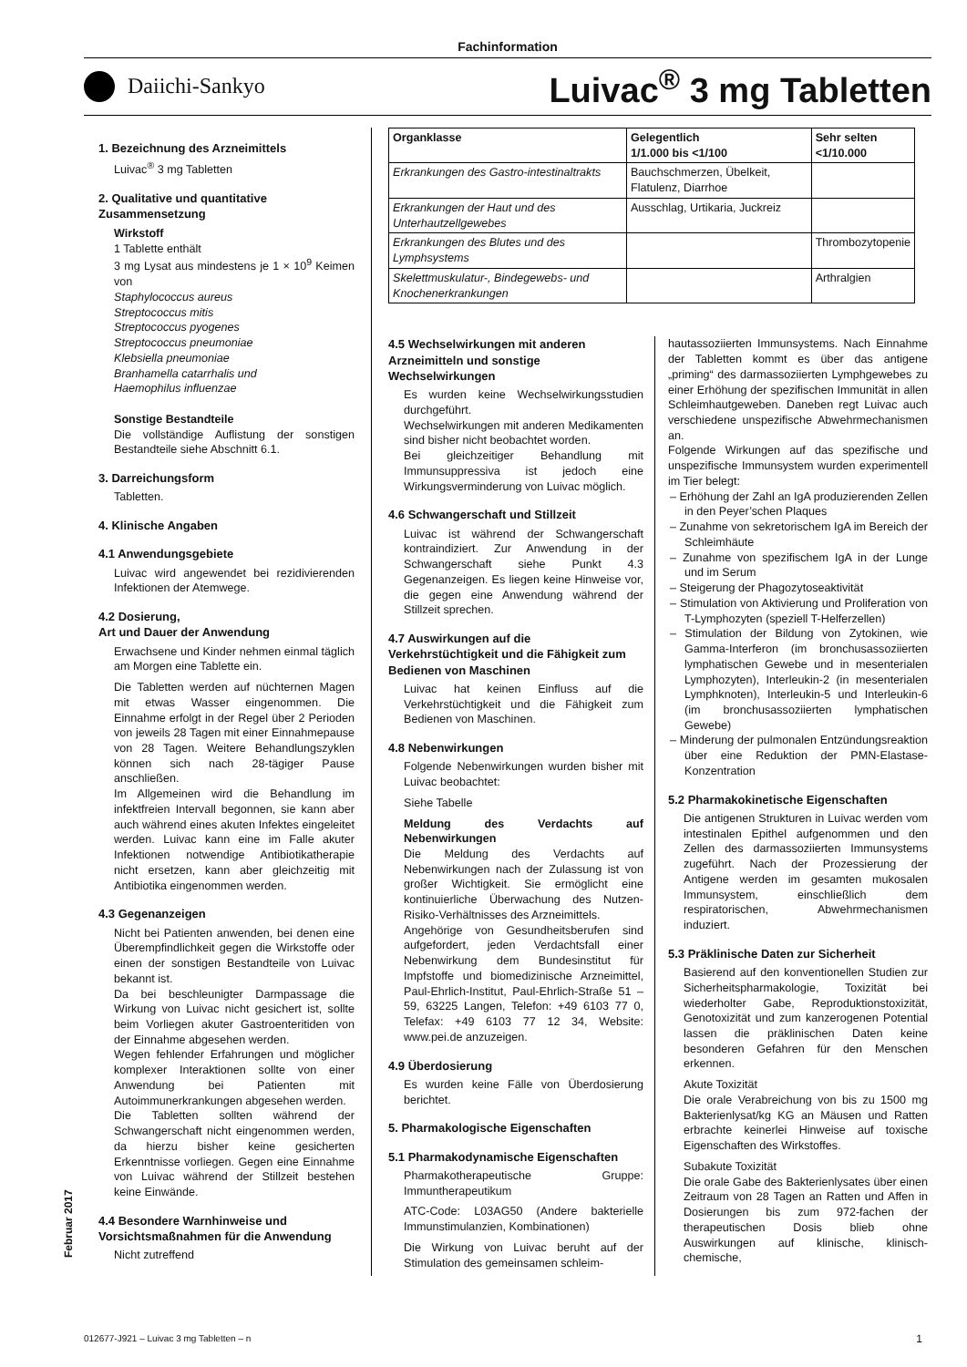Fachinformation
Daiichi-Sankyo
Luivac<sup>®</sup> 3 mg Tabletten
1. Bezeichnung des Arzneimittels
Luivac<sup>®</sup> 3 mg Tabletten
2. Qualitative und quantitative Zusammensetzung
Wirkstoff
1 Tablette enthält
3 mg Lysat aus mindestens je 1 × 10<sup>9</sup> Keimen von
Staphylococcus aureus
Streptococcus mitis
Streptococcus pyogenes
Streptococcus pneumoniae
Klebsiella pneumoniae
Branhamella catarrhalis und
Haemophilus influenzae
Sonstige Bestandteile
Die vollständige Auflistung der sonstigen Bestandteile siehe Abschnitt 6.1.
3. Darreichungsform
Tabletten.
4. Klinische Angaben
4.1 Anwendungsgebiete
Luivac wird angewendet bei rezidivierenden Infektionen der Atemwege.
4.2 Dosierung,
Art und Dauer der Anwendung
Erwachsene und Kinder nehmen einmal täglich am Morgen eine Tablette ein.
Die Tabletten werden auf nüchternen Magen mit etwas Wasser eingenommen. Die Einnahme erfolgt in der Regel über 2 Perioden von jeweils 28 Tagen mit einer Einnahmepause von 28 Tagen. Weitere Behandlungszyklen können sich nach 28-tägiger Pause anschließen.
Im Allgemeinen wird die Behandlung im infektfreien Intervall begonnen, sie kann aber auch während eines akuten Infektes eingeleitet werden. Luivac kann eine im Falle akuter Infektionen notwendige Antibiotikatherapie nicht ersetzen, kann aber gleichzeitig mit Antibiotika eingenommen werden.
4.3 Gegenanzeigen
Nicht bei Patienten anwenden, bei denen eine Überempfindlichkeit gegen die Wirkstoffe oder einen der sonstigen Bestandteile von Luivac bekannt ist.
Da bei beschleunigter Darmpassage die Wirkung von Luivac nicht gesichert ist, sollte beim Vorliegen akuter Gastroenteritiden von der Einnahme abgesehen werden.
Wegen fehlender Erfahrungen und möglicher komplexer Interaktionen sollte von einer Anwendung bei Patienten mit Autoimmunerkrankungen abgesehen werden.
Die Tabletten sollten während der Schwangerschaft nicht eingenommen werden, da hierzu bisher keine gesicherten Erkenntnisse vorliegen. Gegen eine Einnahme von Luivac während der Stillzeit bestehen keine Einwände.
4.4 Besondere Warnhinweise und Vorsichtsmaßnahmen für die Anwendung
Nicht zutreffend
| Organklasse | Gelegentlich 1/1.000 bis <1/100 | Sehr selten <1/10.000 |
| --- | --- | --- |
| Erkrankungen des Gastro-intestinaltrakts | Bauchschmerzen, Übelkeit, Flatulenz, Diarrhoe | |
| Erkrankungen der Haut und des Unterhautzellgewebes | Ausschlag, Urtikaria, Juckreiz | |
| Erkrankungen des Blutes und des Lymphsystems | | Thrombozytopenie |
| Skelettmuskulatur-, Bindegewebs- und Knochenerkrankungen | | Arthralgien |
4.5 Wechselwirkungen mit anderen Arzneimitteln und sonstige Wechselwirkungen
Es wurden keine Wechselwirkungsstudien durchgeführt.
Wechselwirkungen mit anderen Medikamenten sind bisher nicht beobachtet worden.
Bei gleichzeitiger Behandlung mit Immunsuppressiva ist jedoch eine Wirkungsverminderung von Luivac möglich.
4.6 Schwangerschaft und Stillzeit
Luivac ist während der Schwangerschaft kontraindiziert. Zur Anwendung in der Schwangerschaft siehe Punkt 4.3 Gegenanzeigen. Es liegen keine Hinweise vor, die gegen eine Anwendung während der Stillzeit sprechen.
4.7 Auswirkungen auf die Verkehrstüchtigkeit und die Fähigkeit zum Bedienen von Maschinen
Luivac hat keinen Einfluss auf die Verkehrstüchtigkeit und die Fähigkeit zum Bedienen von Maschinen.
4.8 Nebenwirkungen
Folgende Nebenwirkungen wurden bisher mit Luivac beobachtet:
Siehe Tabelle
Meldung des Verdachts auf Nebenwirkungen
Die Meldung des Verdachts auf Nebenwirkungen nach der Zulassung ist von großer Wichtigkeit. Sie ermöglicht eine kontinuierliche Überwachung des Nutzen-Risiko-Verhältnisses des Arzneimittels.
Angehörige von Gesundheitsberufen sind aufgefordert, jeden Verdachtsfall einer Nebenwirkung dem Bundesinstitut für Impfstoffe und biomedizinische Arzneimittel, Paul-Ehrlich-Institut, Paul-Ehrlich-Straße 51 – 59, 63225 Langen, Telefon: +49 6103 77 0, Telefax: +49 6103 77 12 34, Website: www.pei.de anzuzeigen.
4.9 Überdosierung
Es wurden keine Fälle von Überdosierung berichtet.
5. Pharmakologische Eigenschaften
5.1 Pharmakodynamische Eigenschaften
Pharmakotherapeutische Gruppe: Immuntherapeutikum
ATC-Code: L03AG50 (Andere bakterielle Immunstimulanzien, Kombinationen)
Die Wirkung von Luivac beruht auf der Stimulation des gemeinsamen schleim-
hautassoziierten Immunsystems. Nach Einnahme der Tabletten kommt es über das antigene „priming“ des darmassoziierten Lymphgewebes zu einer Erhöhung der spezifischen Immunität in allen Schleimhautgeweben. Daneben regt Luivac auch verschiedene unspezifische Abwehrmechanismen an.
Folgende Wirkungen auf das spezifische und unspezifische Immunsystem wurden experimentell im Tier belegt:
– Erhöhung der Zahl an IgA produzierenden Zellen in den Peyer’schen Plaques
– Zunahme von sekretorischem IgA im Bereich der Schleimhäute
– Zunahme von spezifischem IgA in der Lunge und im Serum
– Steigerung der Phagozytoseaktivität
– Stimulation von Aktivierung und Proliferation von T-Lymphozyten (speziell T-Helferzellen)
– Stimulation der Bildung von Zytokinen, wie Gamma-Interferon (im bronchusassoziierten lymphatischen Gewebe und in mesenterialen Lymphozyten), Interleukin-2 (in mesenterialen Lymphknoten), Interleukin-5 und Interleukin-6 (im bronchusassoziierten lymphatischen Gewebe)
– Minderung der pulmonalen Entzündungsreaktion über eine Reduktion der PMN-Elastase-Konzentration
5.2 Pharmakokinetische Eigenschaften
Die antigenen Strukturen in Luivac werden vom intestinalen Epithel aufgenommen und den Zellen des darmassoziierten Immunsystems zugeführt. Nach der Prozessierung der Antigene werden im gesamten mukosalen Immunsystem, einschließlich dem respiratorischen, Abwehrmechanismen induziert.
5.3 Präklinische Daten zur Sicherheit
Basierend auf den konventionellen Studien zur Sicherheitspharmakologie, Toxizität bei wiederholter Gabe, Reproduktionstoxizität, Genotoxizität und zum kanzerogenen Potential lassen die präklinischen Daten keine besonderen Gefahren für den Menschen erkennen.
Akute Toxizität
Die orale Verabreichung von bis zu 1500 mg Bakterienlysat/kg KG an Mäusen und Ratten erbrachte keinerlei Hinweise auf toxische Eigenschaften des Wirkstoffes.
Subakute Toxizität
Die orale Gabe des Bakterienlysates über einen Zeitraum von 28 Tagen an Ratten und Affen in Dosierungen bis zum 972-fachen der therapeutischen Dosis blieb ohne Auswirkungen auf klinische, klinisch-chemische,
Februar 2017
012677-J921 – Luivac 3 mg Tabletten – n 1